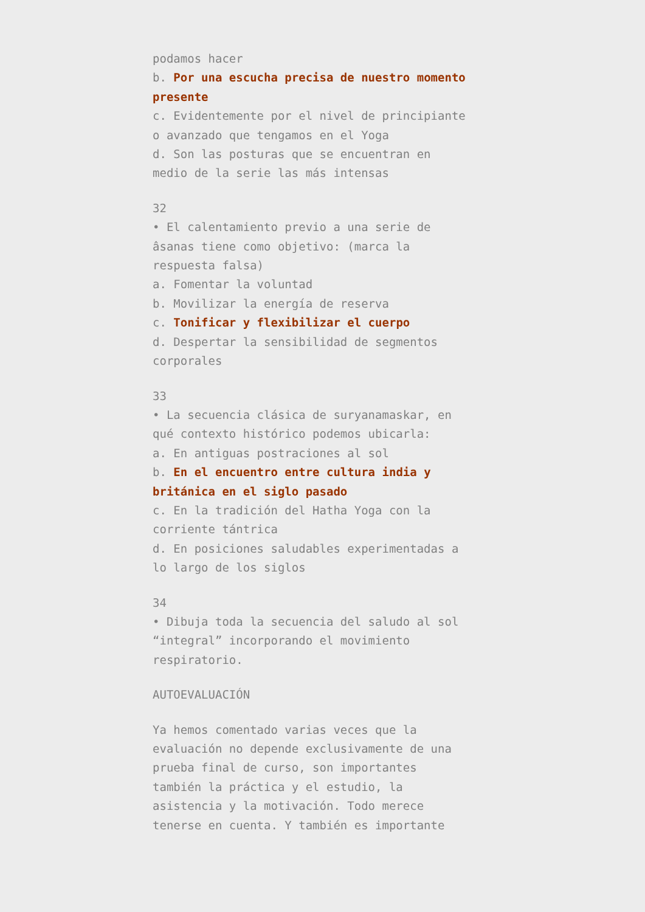podamos hacer
b. Por una escucha precisa de nuestro momento presente
c. Evidentemente por el nivel de principiante o avanzado que tengamos en el Yoga
d. Son las posturas que se encuentran en medio de la serie las más intensas
32
• El calentamiento previo a una serie de âsanas tiene como objetivo: (marca la respuesta falsa)
a. Fomentar la voluntad
b. Movilizar la energía de reserva
c. Tonificar y flexibilizar el cuerpo
d. Despertar la sensibilidad de segmentos corporales
33
• La secuencia clásica de suryanamaskar, en qué contexto histórico podemos ubicarla:
a. En antiguas postraciones al sol
b. En el encuentro entre cultura india y británica en el siglo pasado
c. En la tradición del Hatha Yoga con la corriente tántrica
d. En posiciones saludables experimentadas a lo largo de los siglos
34
• Dibuja toda la secuencia del saludo al sol “integral” incorporando el movimiento respiratorio.
AUTOEVALUACIÓN
Ya hemos comentado varias veces que la evaluación no depende exclusivamente de una prueba final de curso, son importantes también la práctica y el estudio, la asistencia y la motivación. Todo merece tenerse en cuenta. Y también es importante